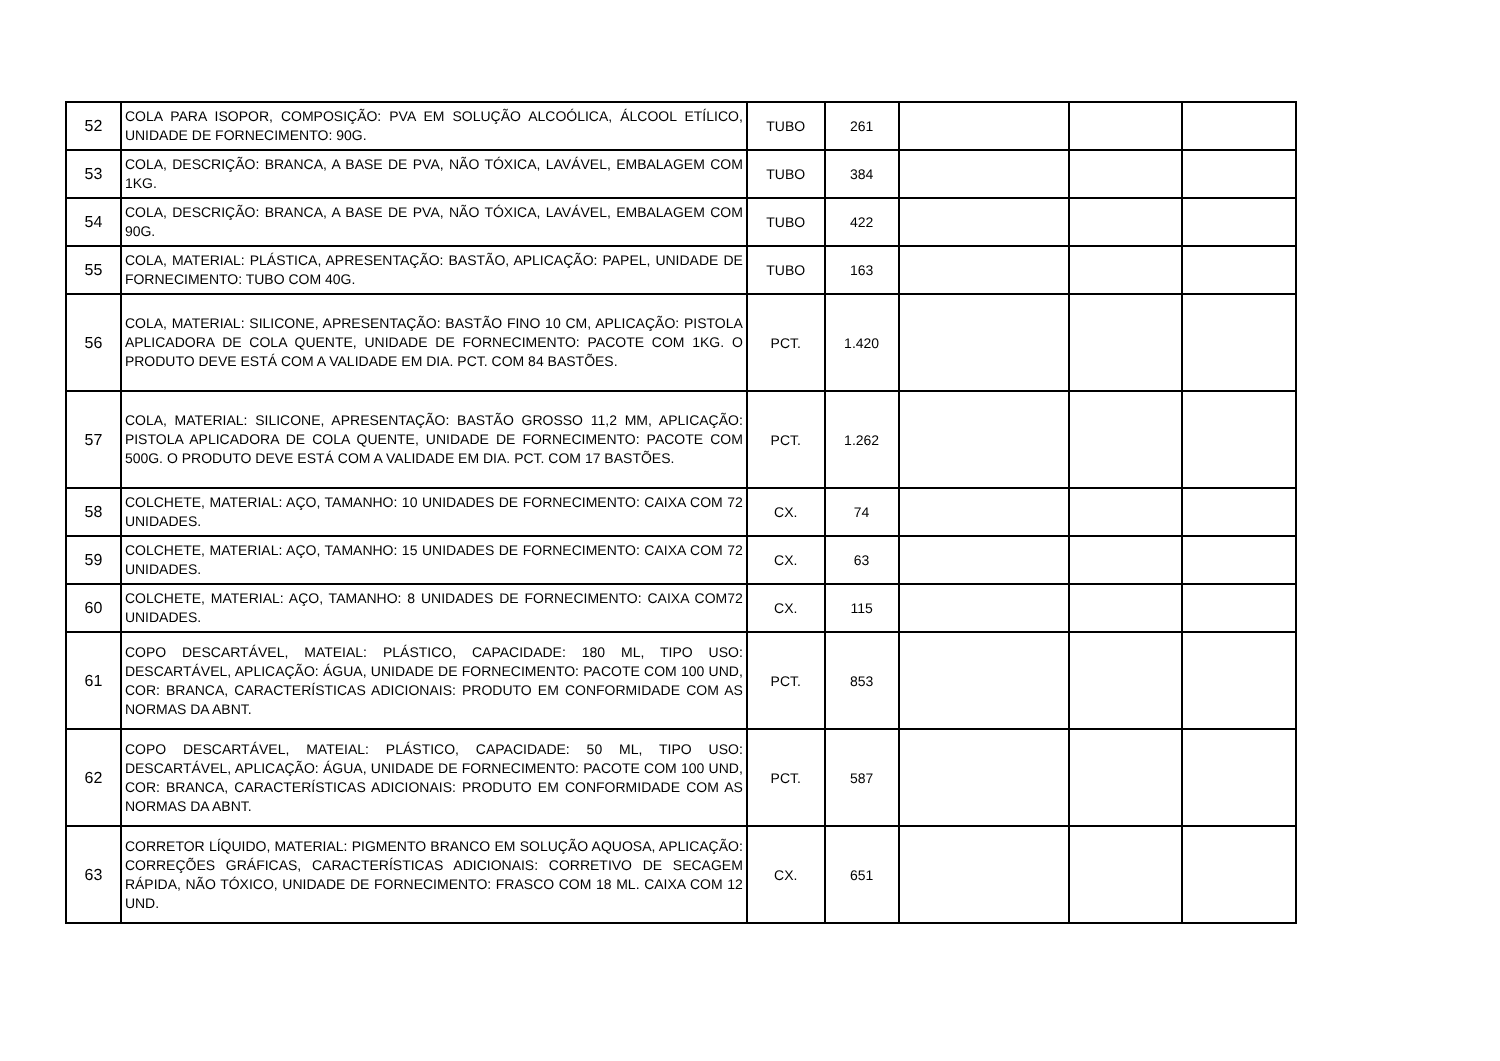| 52 | COLA PARA ISOPOR, COMPOSIÇÃO: PVA EM SOLUÇÃO ALCOÓLICA, ÁLCOOL ETÍLICO, UNIDADE DE FORNECIMENTO: 90G. | TUBO | 261 | | | |
| 53 | COLA, DESCRIÇÃO: BRANCA, A BASE DE PVA, NÃO TÓXICA, LAVÁVEL, EMBALAGEM COM 1KG. | TUBO | 384 | | | |
| 54 | COLA, DESCRIÇÃO: BRANCA, A BASE DE PVA, NÃO TÓXICA, LAVÁVEL, EMBALAGEM COM 90G. | TUBO | 422 | | | |
| 55 | COLA, MATERIAL: PLÁSTICA, APRESENTAÇÃO: BASTÃO, APLICAÇÃO: PAPEL, UNIDADE DE FORNECIMENTO: TUBO COM 40G. | TUBO | 163 | | | |
| 56 | COLA, MATERIAL: SILICONE, APRESENTAÇÃO: BASTÃO FINO 10 CM, APLICAÇÃO: PISTOLA APLICADORA DE COLA QUENTE, UNIDADE DE FORNECIMENTO: PACOTE COM 1KG. O PRODUTO DEVE ESTÁ COM A VALIDADE EM DIA. PCT. COM 84 BASTÕES. | PCT. | 1.420 | | | |
| 57 | COLA, MATERIAL: SILICONE, APRESENTAÇÃO: BASTÃO GROSSO 11,2 MM, APLICAÇÃO: PISTOLA APLICADORA DE COLA QUENTE, UNIDADE DE FORNECIMENTO: PACOTE COM 500G. O PRODUTO DEVE ESTÁ COM A VALIDADE EM DIA. PCT. COM 17 BASTÕES. | PCT. | 1.262 | | | |
| 58 | COLCHETE, MATERIAL: AÇO, TAMANHO: 10 UNIDADES DE FORNECIMENTO: CAIXA COM 72 UNIDADES. | CX. | 74 | | | |
| 59 | COLCHETE, MATERIAL: AÇO, TAMANHO: 15 UNIDADES DE FORNECIMENTO: CAIXA COM 72 UNIDADES. | CX. | 63 | | | |
| 60 | COLCHETE, MATERIAL: AÇO, TAMANHO: 8 UNIDADES DE FORNECIMENTO: CAIXA COM72 UNIDADES. | CX. | 115 | | | |
| 61 | COPO DESCARTÁVEL, MATEIAL: PLÁSTICO, CAPACIDADE: 180 ML, TIPO USO: DESCARTÁVEL, APLICAÇÃO: ÁGUA, UNIDADE DE FORNECIMENTO: PACOTE COM 100 UND, COR: BRANCA, CARACTERÍSTICAS ADICIONAIS: PRODUTO EM CONFORMIDADE COM AS NORMAS DA ABNT. | PCT. | 853 | | | |
| 62 | COPO DESCARTÁVEL, MATEIAL: PLÁSTICO, CAPACIDADE: 50 ML, TIPO USO: DESCARTÁVEL, APLICAÇÃO: ÁGUA, UNIDADE DE FORNECIMENTO: PACOTE COM 100 UND, COR: BRANCA, CARACTERÍSTICAS ADICIONAIS: PRODUTO EM CONFORMIDADE COM AS NORMAS DA ABNT. | PCT. | 587 | | | |
| 63 | CORRETOR LÍQUIDO, MATERIAL: PIGMENTO BRANCO EM SOLUÇÃO AQUOSA, APLICAÇÃO: CORREÇÕES GRÁFICAS, CARACTERÍSTICAS ADICIONAIS: CORRETIVO DE SECAGEM RÁPIDA, NÃO TÓXICO, UNIDADE DE FORNECIMENTO: FRASCO COM 18 ML. CAIXA COM 12 UND. | CX. | 651 | | | |